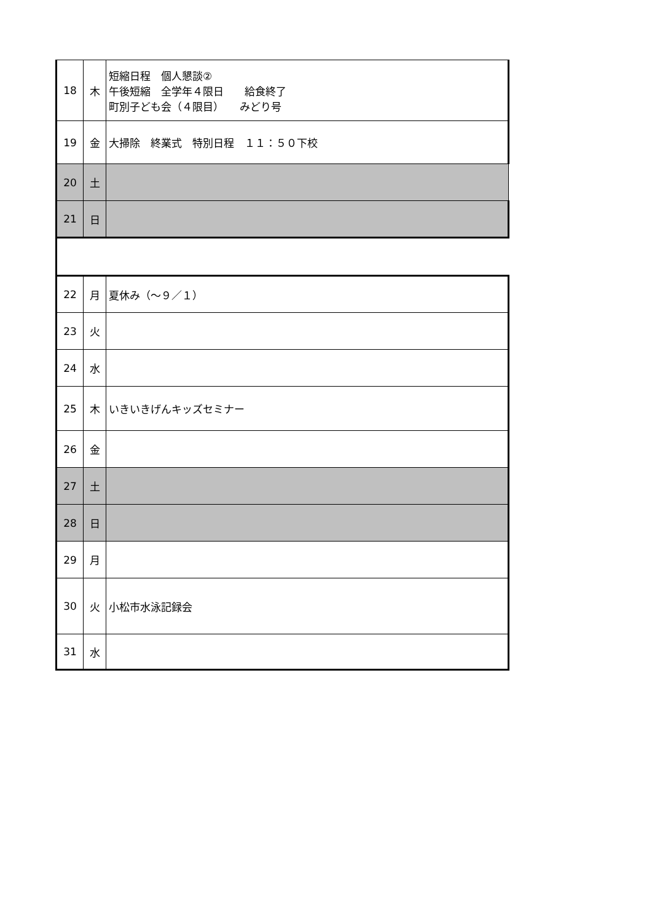| 18 | 木 | 短縮日程 個人懇談② 午後短縮 全学年４限日 給食終了 町別子ども会（４限目） みどり号 |
| 19 | 金 | 大掃除 終業式 特別日程 １１：５０下校 |
| 20 | 土 | |
| 21 | 日 | |
| 22 | 月 | 夏休み（～９／１） |
| 23 | 火 | |
| 24 | 水 | |
| 25 | 木 | いきいきげんキッズセミナー |
| 26 | 金 | |
| 27 | 土 | |
| 28 | 日 | |
| 29 | 月 | |
| 30 | 火 | 小松市水泳記録会 |
| 31 | 水 | |